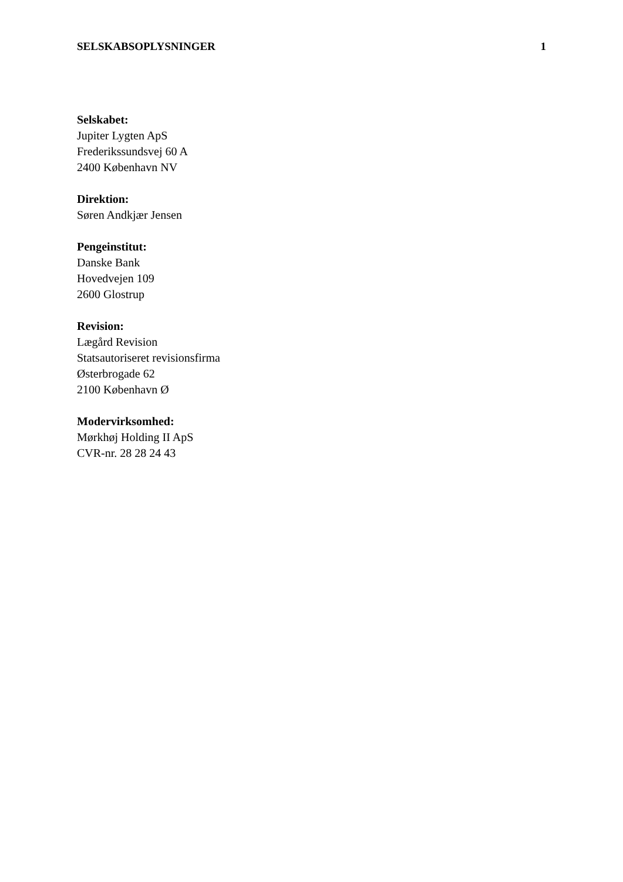SELSKABSOPLYSNINGER 1
Selskabet:
Jupiter Lygten ApS
Frederikssundsvej 60 A
2400 København NV
Direktion:
Søren Andkjær Jensen
Pengeinstitut:
Danske Bank
Hovedvejen 109
2600 Glostrup
Revision:
Lægård Revision
Statsautoriseret revisionsfirma
Østerbrogade 62
2100 København Ø
Modervirksomhed:
Mørkhøj Holding II ApS
CVR-nr. 28 28 24 43